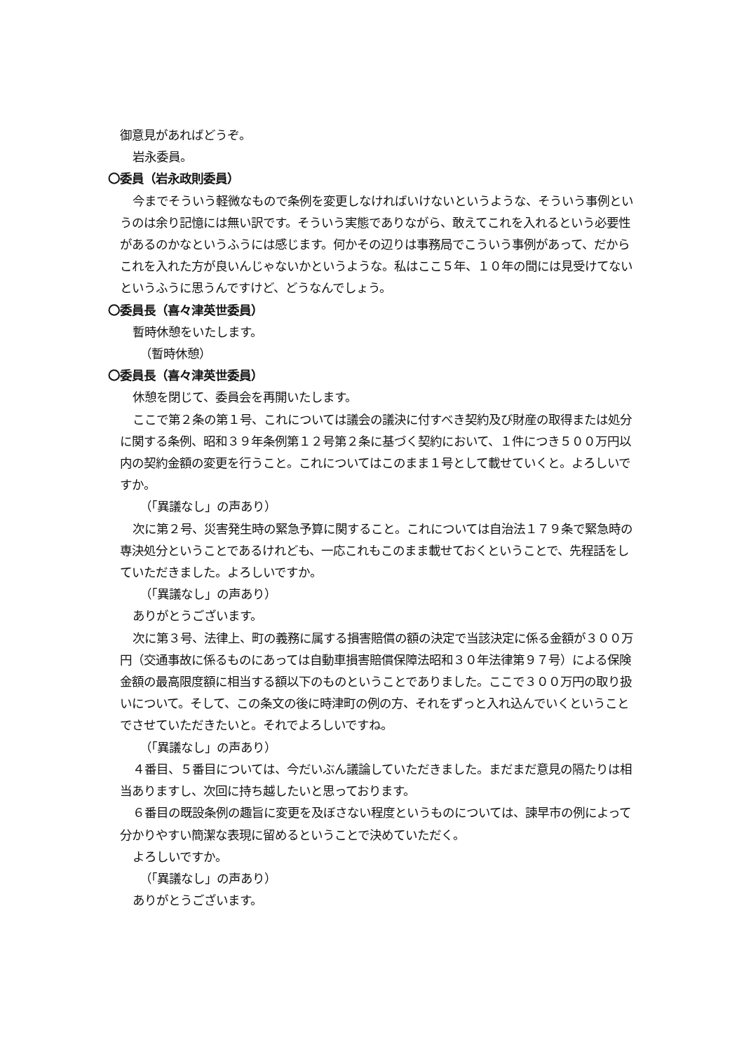御意見があればどうぞ。
岩永委員。
〇委員（岩永政則委員）
今までそういう軽微なもので条例を変更しなければいけないというような、そういう事例というのは余り記憶には無い訳です。そういう実態でありながら、敢えてこれを入れるという必要性があるのかなというふうには感じます。何かその辺りは事務局でこういう事例があって、だからこれを入れた方が良いんじゃないかというような。私はここ５年、１０年の間には見受けてないというふうに思うんですけど、どうなんでしょう。
〇委員長（喜々津英世委員）
暫時休憩をいたします。
（暫時休憩）
〇委員長（喜々津英世委員）
休憩を閉じて、委員会を再開いたします。
ここで第２条の第１号、これについては議会の議決に付すべき契約及び財産の取得または処分に関する条例、昭和３９年条例第１２号第２条に基づく契約において、１件につき５００万円以内の契約金額の変更を行うこと。これについてはこのまま１号として載せていくと。よろしいですか。
（「異議なし」の声あり）
次に第２号、災害発生時の緊急予算に関すること。これについては自治法１７９条で緊急時の専決処分ということであるけれども、一応これもこのまま載せておくということで、先程話をしていただきました。よろしいですか。
（「異議なし」の声あり）
ありがとうございます。
次に第３号、法律上、町の義務に属する損害賠償の額の決定で当該決定に係る金額が３００万円（交通事故に係るものにあっては自動車損害賠償保障法昭和３０年法律第９７号）による保険金額の最高限度額に相当する額以下のものということでありました。ここで３００万円の取り扱いについて。そして、この条文の後に時津町の例の方、それをずっと入れ込んでいくということでさせていただきたいと。それでよろしいですね。
（「異議なし」の声あり）
４番目、５番目については、今だいぶん議論していただきました。まだまだ意見の隔たりは相当ありますし、次回に持ち越したいと思っております。
６番目の既設条例の趣旨に変更を及ぼさない程度というものについては、諫早市の例によって分かりやすい簡潔な表現に留めるということで決めていただく。
よろしいですか。
（「異議なし」の声あり）
ありがとうございます。